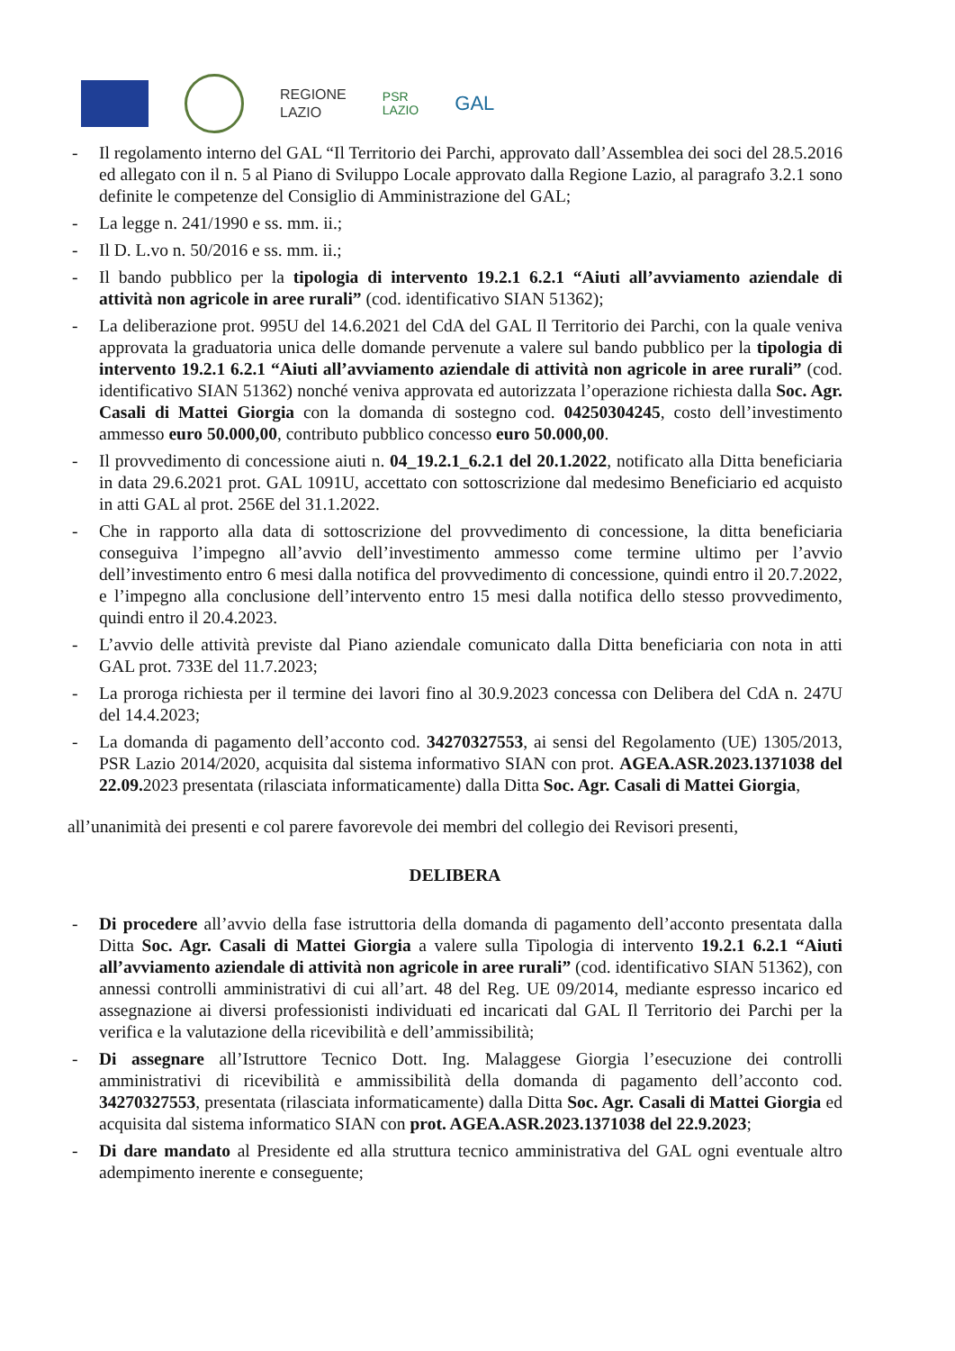REGIONE
LAZIO
PSR
LAZIO
GAL
- Il regolamento interno del GAL “Il Territorio dei Parchi, approvato dall’Assemblea dei soci del 28.5.2016 ed allegato con il n. 5 al Piano di Sviluppo Locale approvato dalla Regione Lazio, al paragrafo 3.2.1 sono definite le competenze del Consiglio di Amministrazione del GAL;
- La legge n. 241/1990 e ss. mm. ii.;
- Il D. L.vo n. 50/2016 e ss. mm. ii.;
- Il bando pubblico per la tipologia di intervento 19.2.1 6.2.1 “Aiuti all’avviamento aziendale di attività non agricole in aree rurali” (cod. identificativo SIAN 51362);
- La deliberazione prot. 995U del 14.6.2021 del CdA del GAL Il Territorio dei Parchi, con la quale veniva approvata la graduatoria unica delle domande pervenute a valere sul bando pubblico per la tipologia di intervento 19.2.1 6.2.1 “Aiuti all’avviamento aziendale di attività non agricole in aree rurali” (cod. identificativo SIAN 51362) nonché veniva approvata ed autorizzata l’operazione richiesta dalla Soc. Agr. Casali di Mattei Giorgia con la domanda di sostegno cod. 04250304245, costo dell’investimento ammesso euro 50.000,00, contributo pubblico concesso euro 50.000,00.
- Il provvedimento di concessione aiuti n. 04_19.2.1_6.2.1 del 20.1.2022, notificato alla Ditta beneficiaria in data 29.6.2021 prot. GAL 1091U, accettato con sottoscrizione dal medesimo Beneficiario ed acquisto in atti GAL al prot. 256E del 31.1.2022.
- Che in rapporto alla data di sottoscrizione del provvedimento di concessione, la ditta beneficiaria conseguiva l’impegno all’avvio dell’investimento ammesso come termine ultimo per l’avvio dell’investimento entro 6 mesi dalla notifica del provvedimento di concessione, quindi entro il 20.7.2022, e l’impegno alla conclusione dell’intervento entro 15 mesi dalla notifica dello stesso provvedimento, quindi entro il 20.4.2023.
- L’avvio delle attività previste dal Piano aziendale comunicato dalla Ditta beneficiaria con nota in atti GAL prot. 733E del 11.7.2023;
- La proroga richiesta per il termine dei lavori fino al 30.9.2023 concessa con Delibera del CdA n. 247U del 14.4.2023;
- La domanda di pagamento dell’acconto cod. 34270327553, ai sensi del Regolamento (UE) 1305/2013, PSR Lazio 2014/2020, acquisita dal sistema informativo SIAN con prot. AGEA.ASR.2023.1371038 del 22.09. 2023 presentata (rilasciata informaticamente) dalla Ditta Soc. Agr. Casali di Mattei Giorgia,
all’unanimità dei presenti e col parere favorevole dei membri del collegio dei Revisori presenti,
DELIBERA
- Di procedere all’avvio della fase istruttoria della domanda di pagamento dell’acconto presentata dalla Ditta Soc. Agr. Casali di Mattei Giorgia a valere sulla Tipologia di intervento 19.2.1 6.2.1 “Aiuti all’avviamento aziendale di attività non agricole in aree rurali” (cod. identificativo SIAN 51362), con annessi controlli amministrativi di cui all’art. 48 del Reg. UE 09/2014, mediante espresso incarico ed assegnazione ai diversi professionisti individuati ed incaricati dal GAL Il Territorio dei Parchi per la verifica e la valutazione della ricevibilità e dell’ammissibilità;
- Di assegnare all’Istruttore Tecnico Dott. Ing. Malaggese Giorgia l’esecuzione dei controlli amministrativi di ricevibilità e ammissibilità della domanda di pagamento dell’acconto cod. 34270327553, presentata (rilasciata informaticamente) dalla Ditta Soc. Agr. Casali di Mattei Giorgia ed acquisita dal sistema informatico SIAN con prot. AGEA.ASR.2023.1371038 del 22.9.2023;
- Di dare mandato al Presidente ed alla struttura tecnico amministrativa del GAL ogni eventuale altro adempimento inerente e conseguente;
​